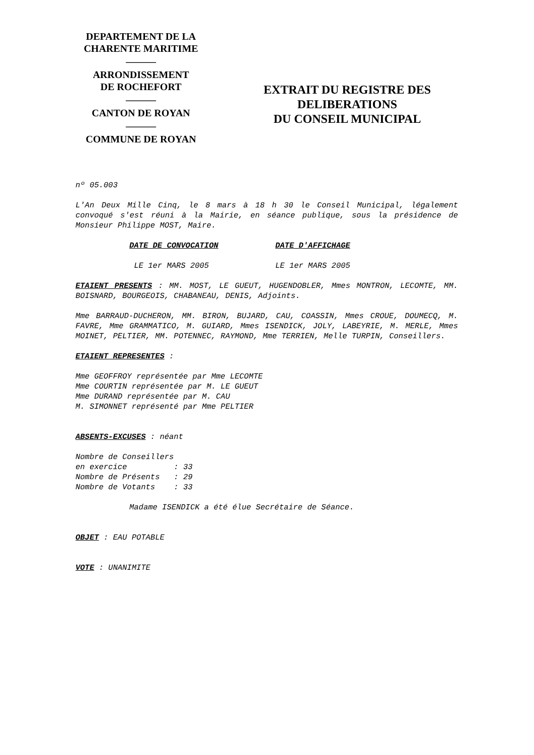DEPARTEMENT DE LA
CHARENTE MARITIME
―――
ARRONDISSEMENT
DE ROCHEFORT
―――
CANTON DE ROYAN
―――
COMMUNE DE ROYAN
EXTRAIT DU REGISTRE DES
DELIBERATIONS
DU CONSEIL MUNICIPAL
nº 05.003
L'An Deux Mille Cinq, le 8 mars à 18 h 30 le Conseil Municipal, légalement convoqué s'est réuni à la Mairie, en séance publique, sous la présidence de Monsieur Philippe MOST, Maire.
DATE DE CONVOCATION DATE D'AFFICHAGE
LE 1er MARS 2005 LE 1er MARS 2005
ETAIENT PRESENTS : MM. MOST, LE GUEUT, HUGENDOBLER, Mmes MONTRON, LECOMTE, MM. BOISNARD, BOURGEOIS, CHABANEAU, DENIS, Adjoints.
Mme BARRAUD-DUCHERON, MM. BIRON, BUJARD, CAU, COASSIN, Mmes CROUE, DOUMECQ, M. FAVRE, Mme GRAMMATICO, M. GUIARD, Mmes ISENDICK, JOLY, LABEYRIE, M. MERLE, Mmes MOINET, PELTIER, MM. POTENNEC, RAYMOND, Mme TERRIEN, Melle TURPIN, Conseillers.
ETAIENT REPRESENTES :
Mme GEOFFROY représentée par Mme LECOMTE
Mme COURTIN représentée par M. LE GUEUT
Mme DURAND représentée par M. CAU
M. SIMONNET représenté par Mme PELTIER
ABSENTS-EXCUSES : néant
Nombre de Conseillers en exercice : 33 Nombre de Présents : 29 Nombre de Votants : 33
Madame ISENDICK a été élue Secrétaire de Séance.
OBJET : EAU POTABLE
VOTE : UNANIMITE